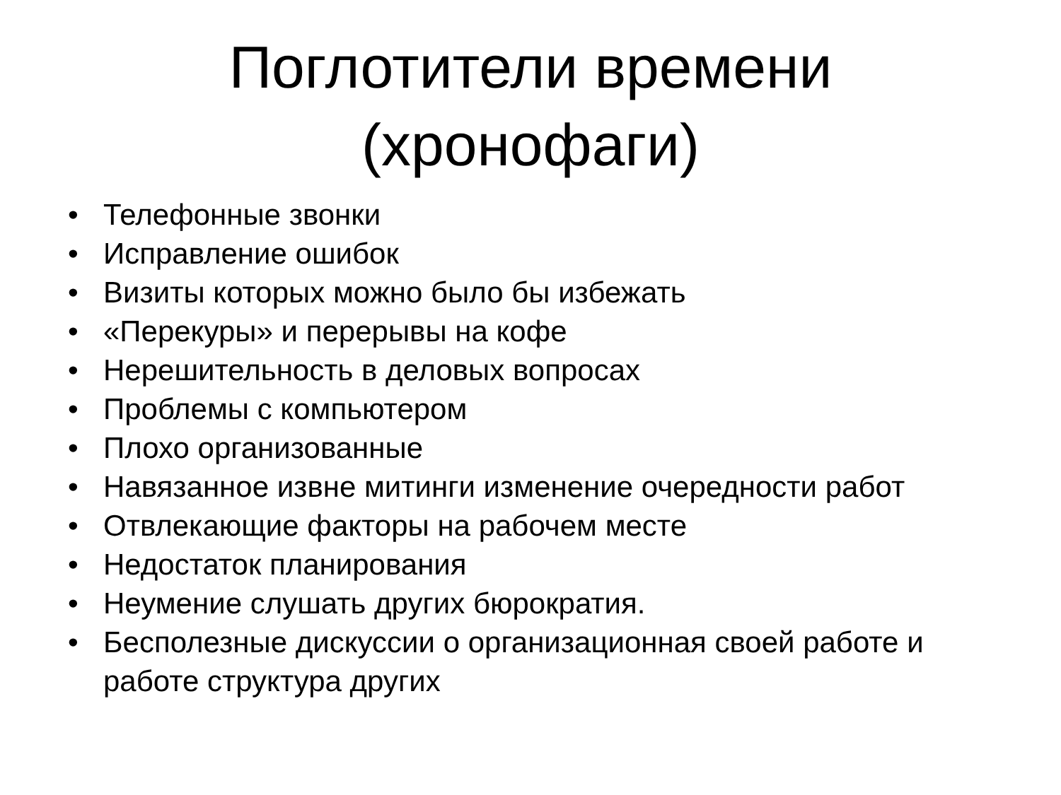Поглотители времени
(хронофаги)
• Телефонные звонки
• Исправление ошибок
• Визиты которых можно было бы избежать
• «Перекуры» и перерывы на кофе
• Нерешительность в деловых вопросах
• Проблемы с компьютером
• Плохо организованные
• Навязанное извне митинги изменение очередности работ
• Отвлекающие факторы на рабочем месте
• Недостаток планирования
• Неумение слушать других бюрократия.
• Бесполезные дискуссии о организационная своей работе и работе структура других